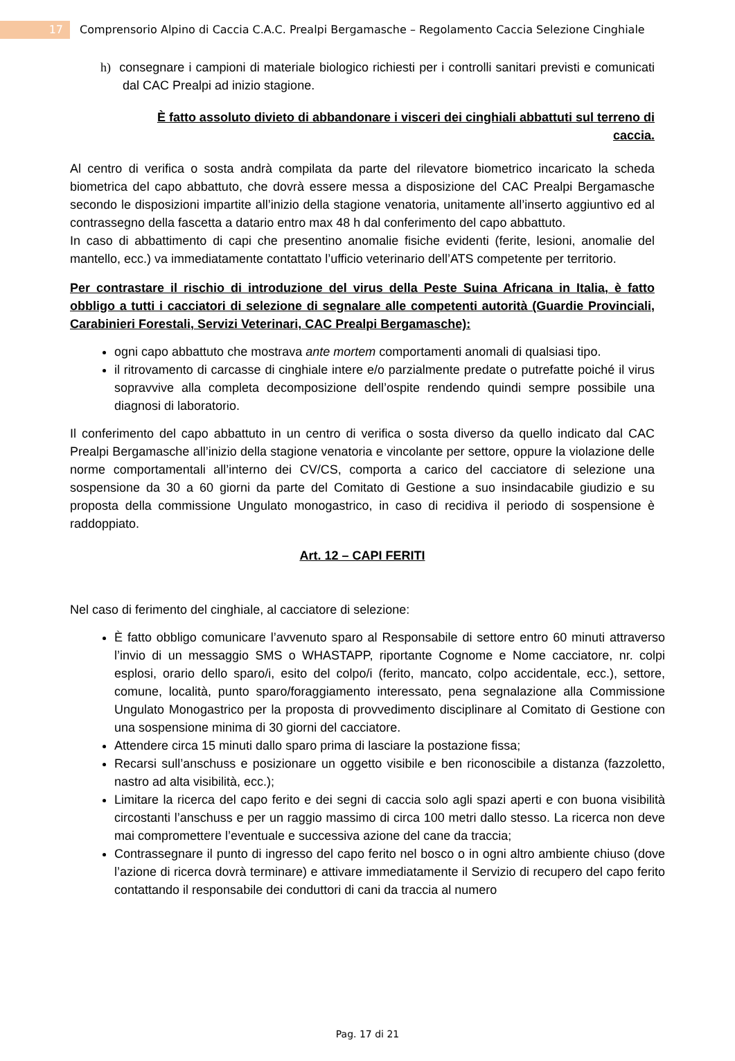17 Comprensorio Alpino di Caccia C.A.C. Prealpi Bergamasche – Regolamento Caccia Selezione Cinghiale
h) consegnare i campioni di materiale biologico richiesti per i controlli sanitari previsti e comunicati dal CAC Prealpi ad inizio stagione.
È fatto assoluto divieto di abbandonare i visceri dei cinghiali abbattuti sul terreno di caccia.
Al centro di verifica o sosta andrà compilata da parte del rilevatore biometrico incaricato la scheda biometrica del capo abbattuto, che dovrà essere messa a disposizione del CAC Prealpi Bergamasche secondo le disposizioni impartite all’inizio della stagione venatoria, unitamente all’inserto aggiuntivo ed al contrassegno della fascetta a datario entro max 48 h dal conferimento del capo abbattuto.
In caso di abbattimento di capi che presentino anomalie fisiche evidenti (ferite, lesioni, anomalie del mantello, ecc.) va immediatamente contattato l’ufficio veterinario dell’ATS competente per territorio.
Per contrastare il rischio di introduzione del virus della Peste Suina Africana in Italia, è fatto obbligo a tutti i cacciatori di selezione di segnalare alle competenti autorità (Guardie Provinciali, Carabinieri Forestali, Servizi Veterinari, CAC Prealpi Bergamasche):
ogni capo abbattuto che mostrava ante mortem comportamenti anomali di qualsiasi tipo.
il ritrovamento di carcasse di cinghiale intere e/o parzialmente predate o putrefatte poiché il virus sopravvive alla completa decomposizione dell’ospite rendendo quindi sempre possibile una diagnosi di laboratorio.
Il conferimento del capo abbattuto in un centro di verifica o sosta diverso da quello indicato dal CAC Prealpi Bergamasche all’inizio della stagione venatoria e vincolante per settore, oppure la violazione delle norme comportamentali all’interno dei CV/CS, comporta a carico del cacciatore di selezione una sospensione da 30 a 60 giorni da parte del Comitato di Gestione a suo insindacabile giudizio e su proposta della commissione Ungulato monogastrico, in caso di recidiva il periodo di sospensione è raddoppiato.
Art. 12 – CAPI FERITI
Nel caso di ferimento del cinghiale, al cacciatore di selezione:
È fatto obbligo comunicare l’avvenuto sparo al Responsabile di settore entro 60 minuti attraverso l’invio di un messaggio SMS o WHASTAPP, riportante Cognome e Nome cacciatore, nr. colpi esplosi, orario dello sparo/i, esito del colpo/i (ferito, mancato, colpo accidentale, ecc.), settore, comune, località, punto sparo/foraggiamento interessato, pena segnalazione alla Commissione Ungulato Monogastrico per la proposta di provvedimento disciplinare al Comitato di Gestione con una sospensione minima di 30 giorni del cacciatore.
Attendere circa 15 minuti dallo sparo prima di lasciare la postazione fissa;
Recarsi sull’anschuss e posizionare un oggetto visibile e ben riconoscibile a distanza (fazzoletto, nastro ad alta visibilità, ecc.);
Limitare la ricerca del capo ferito e dei segni di caccia solo agli spazi aperti e con buona visibilità circostanti l’anschuss e per un raggio massimo di circa 100 metri dallo stesso. La ricerca non deve mai compromettere l’eventuale e successiva azione del cane da traccia;
Contrassegnare il punto di ingresso del capo ferito nel bosco o in ogni altro ambiente chiuso (dove l’azione di ricerca dovrà terminare) e attivare immediatamente il Servizio di recupero del capo ferito contattando il responsabile dei conduttori di cani da traccia al numero
Pag. 17 di 21